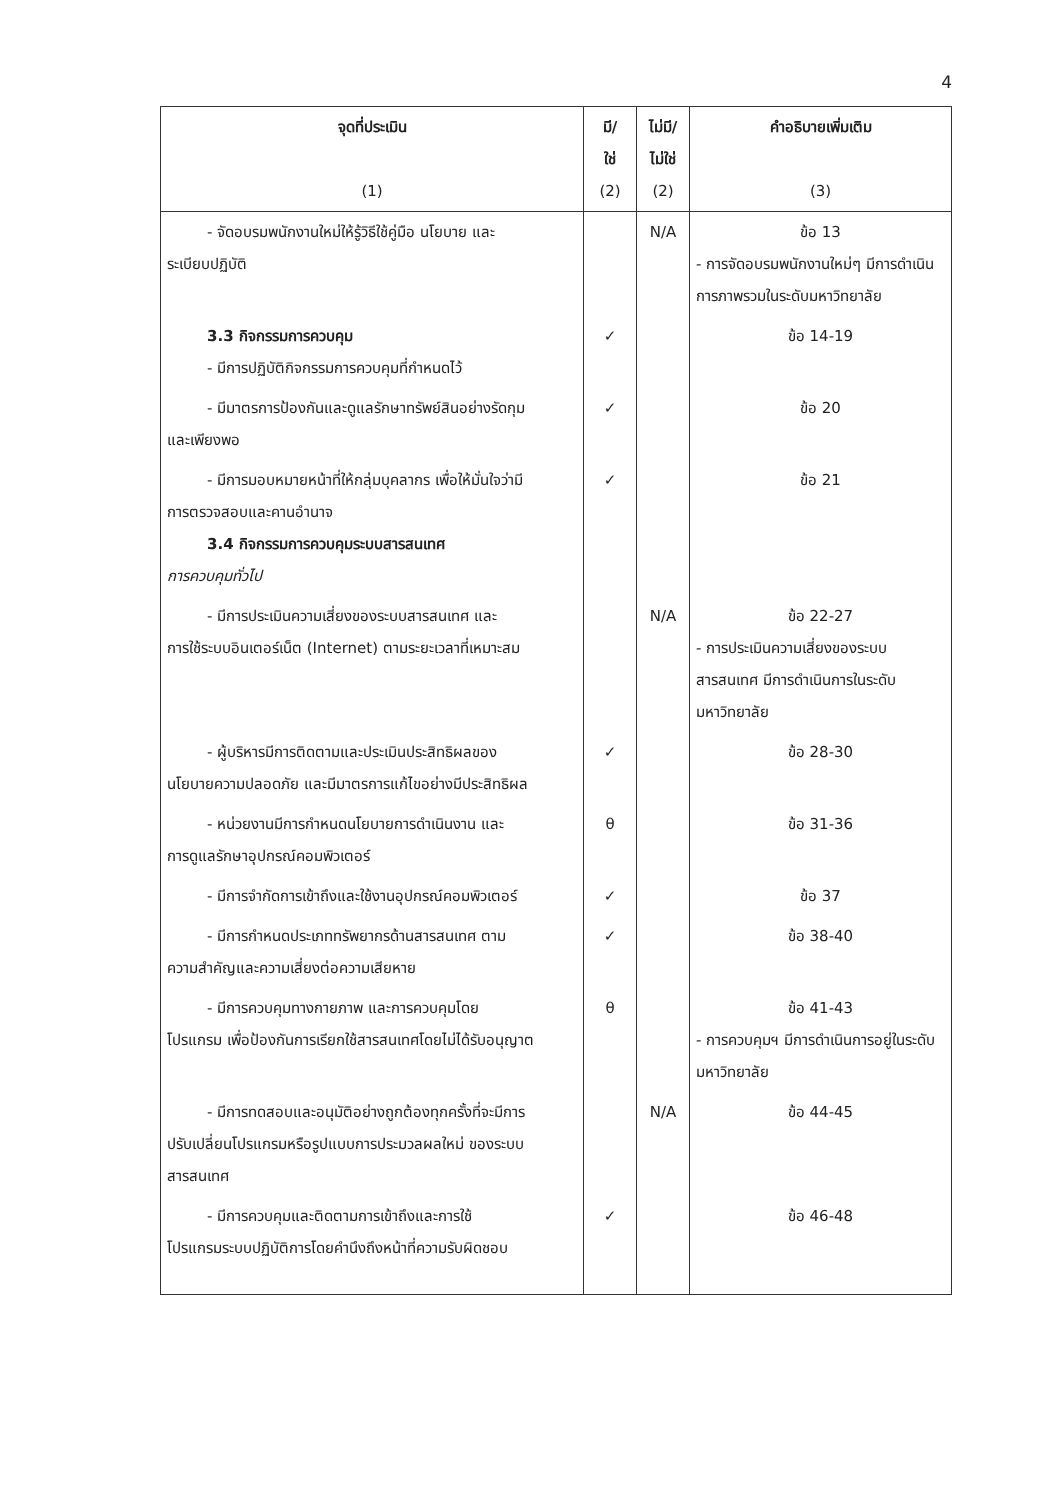4
| จุดที่ประเมิน (1) | มี/ ใช่ (2) | ไม่มี/ ไม่ใช่ (2) | คำอธิบายเพิ่มเติม (3) |
| --- | --- | --- | --- |
| - จัดอบรมพนักงานใหม่ให้รู้วิธีใช้คู่มือ นโยบาย และ ระเบียบปฏิบัติ | | N/A | ข้อ 13 - การจัดอบรมพนักงานใหม่ๆ มีการดำเนินการภาพรวมในระดับมหาวิทยาลัย |
| 3.3 กิจกรรมการควบคุม - มีการปฏิบัติกิจกรรมการควบคุมที่กำหนดไว้ | ✓ | | ข้อ 14-19 |
| - มีมาตรการป้องกันและดูแลรักษาทรัพย์สินอย่างรัดกุม และเพียงพอ | ✓ | | ข้อ 20 |
| - มีการมอบหมายหน้าที่ให้กลุ่มบุคลากร เพื่อให้มั่นใจว่ามี การตรวจสอบและคานอำนาจ 3.4 กิจกรรมการควบคุมระบบสารสนเทศ การควบคุมทั่วไป | ✓ | | ข้อ 21 |
| - มีการประเมินความเสี่ยงของระบบสารสนเทศ และ การใช้ระบบอินเตอร์เน็ต (Internet) ตามระยะเวลาที่เหมาะสม | | N/A | ข้อ 22-27 - การประเมินความเสี่ยงของระบบสารสนเทศ มีการดำเนินการในระดับมหาวิทยาลัย |
| - ผู้บริหารมีการติดตามและประเมินประสิทธิผลของ นโยบายความปลอดภัย และมีมาตรการแก้ไขอย่างมีประสิทธิผล | ✓ | | ข้อ 28-30 |
| - หน่วยงานมีการกำหนดนโยบายการดำเนินงาน และ การดูแลรักษาอุปกรณ์คอมพิวเตอร์ | θ | | ข้อ 31-36 |
| - มีการจำกัดการเข้าถึงและใช้งานอุปกรณ์คอมพิวเตอร์ | ✓ | | ข้อ 37 |
| - มีการกำหนดประเภททรัพยากรด้านสารสนเทศ ตาม ความสำคัญและความเสี่ยงต่อความเสียหาย | ✓ | | ข้อ 38-40 |
| - มีการควบคุมทางกายภาพ และการควบคุมโดย โปรแกรม เพื่อป้องกันการเรียกใช้สารสนเทศโดยไม่ได้รับอนุญาต | θ | | ข้อ 41-43 - การควบคุมฯ มีการดำเนินการอยู่ในระดับมหาวิทยาลัย |
| - มีการทดสอบและอนุมัติอย่างถูกต้องทุกครั้งที่จะมีการ ปรับเปลี่ยนโปรแกรมหรือรูปแบบการประมวลผลใหม่ ของระบบสารสนเทศ | | N/A | ข้อ 44-45 |
| - มีการควบคุมและติดตามการเข้าถึงและการใช้ โปรแกรมระบบปฏิบัติการโดยคำนึงถึงหน้าที่ความรับผิดชอบ | ✓ | | ข้อ 46-48 |